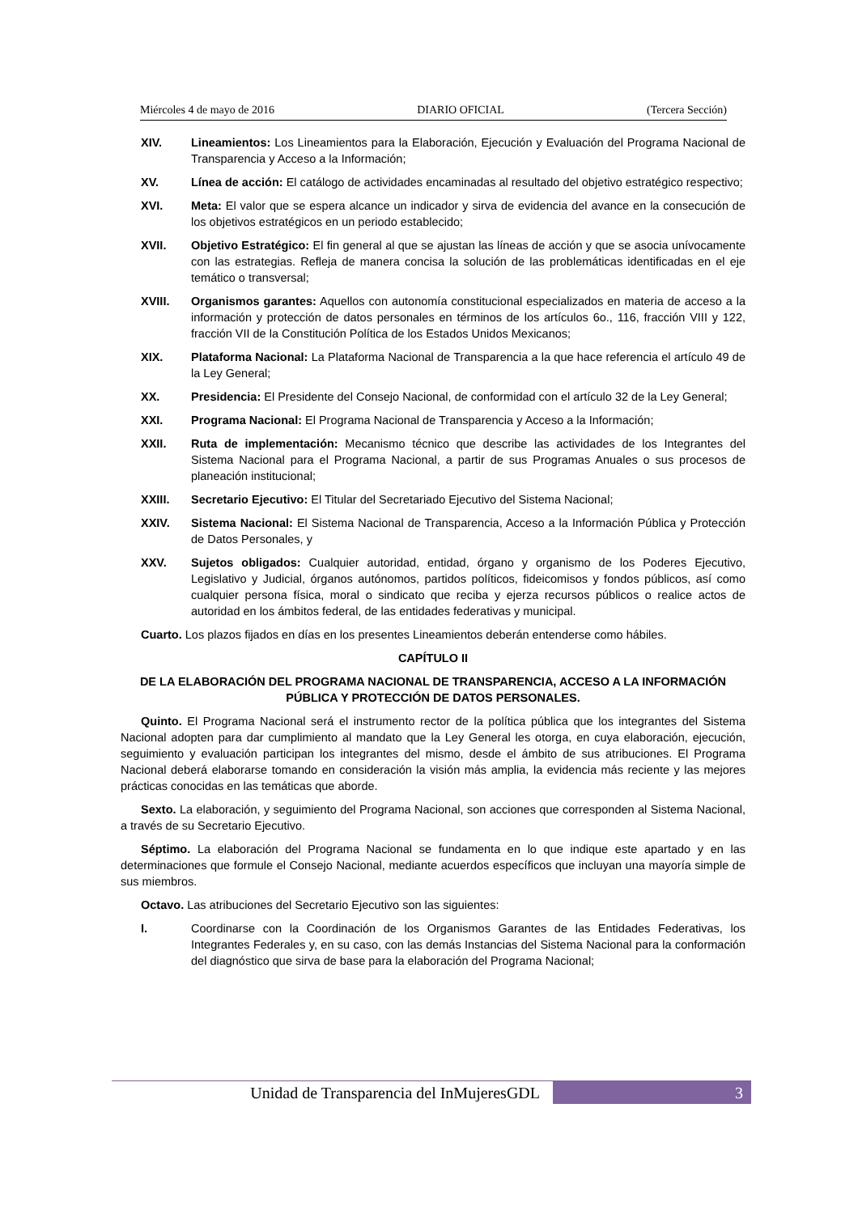Miércoles 4 de mayo de 2016 DIARIO OFICIAL (Tercera Sección)
XIV. Lineamientos: Los Lineamientos para la Elaboración, Ejecución y Evaluación del Programa Nacional de Transparencia y Acceso a la Información;
XV. Línea de acción: El catálogo de actividades encaminadas al resultado del objetivo estratégico respectivo;
XVI. Meta: El valor que se espera alcance un indicador y sirva de evidencia del avance en la consecución de los objetivos estratégicos en un periodo establecido;
XVII. Objetivo Estratégico: El fin general al que se ajustan las líneas de acción y que se asocia unívocamente con las estrategias. Refleja de manera concisa la solución de las problemáticas identificadas en el eje temático o transversal;
XVIII. Organismos garantes: Aquellos con autonomía constitucional especializados en materia de acceso a la información y protección de datos personales en términos de los artículos 6o., 116, fracción VIII y 122, fracción VII de la Constitución Política de los Estados Unidos Mexicanos;
XIX. Plataforma Nacional: La Plataforma Nacional de Transparencia a la que hace referencia el artículo 49 de la Ley General;
XX. Presidencia: El Presidente del Consejo Nacional, de conformidad con el artículo 32 de la Ley General;
XXI. Programa Nacional: El Programa Nacional de Transparencia y Acceso a la Información;
XXII. Ruta de implementación: Mecanismo técnico que describe las actividades de los Integrantes del Sistema Nacional para el Programa Nacional, a partir de sus Programas Anuales o sus procesos de planeación institucional;
XXIII. Secretario Ejecutivo: El Titular del Secretariado Ejecutivo del Sistema Nacional;
XXIV. Sistema Nacional: El Sistema Nacional de Transparencia, Acceso a la Información Pública y Protección de Datos Personales, y
XXV. Sujetos obligados: Cualquier autoridad, entidad, órgano y organismo de los Poderes Ejecutivo, Legislativo y Judicial, órganos autónomos, partidos políticos, fideicomisos y fondos públicos, así como cualquier persona física, moral o sindicato que reciba y ejerza recursos públicos o realice actos de autoridad en los ámbitos federal, de las entidades federativas y municipal.
Cuarto. Los plazos fijados en días en los presentes Lineamientos deberán entenderse como hábiles.
CAPÍTULO II
DE LA ELABORACIÓN DEL PROGRAMA NACIONAL DE TRANSPARENCIA, ACCESO A LA INFORMACIÓN PÚBLICA Y PROTECCIÓN DE DATOS PERSONALES.
Quinto. El Programa Nacional será el instrumento rector de la política pública que los integrantes del Sistema Nacional adopten para dar cumplimiento al mandato que la Ley General les otorga, en cuya elaboración, ejecución, seguimiento y evaluación participan los integrantes del mismo, desde el ámbito de sus atribuciones. El Programa Nacional deberá elaborarse tomando en consideración la visión más amplia, la evidencia más reciente y las mejores prácticas conocidas en las temáticas que aborde.
Sexto. La elaboración, y seguimiento del Programa Nacional, son acciones que corresponden al Sistema Nacional, a través de su Secretario Ejecutivo.
Séptimo. La elaboración del Programa Nacional se fundamenta en lo que indique este apartado y en las determinaciones que formule el Consejo Nacional, mediante acuerdos específicos que incluyan una mayoría simple de sus miembros.
Octavo. Las atribuciones del Secretario Ejecutivo son las siguientes:
I. Coordinarse con la Coordinación de los Organismos Garantes de las Entidades Federativas, los Integrantes Federales y, en su caso, con las demás Instancias del Sistema Nacional para la conformación del diagnóstico que sirva de base para la elaboración del Programa Nacional;
Unidad de Transparencia del InMujeresGDL 3